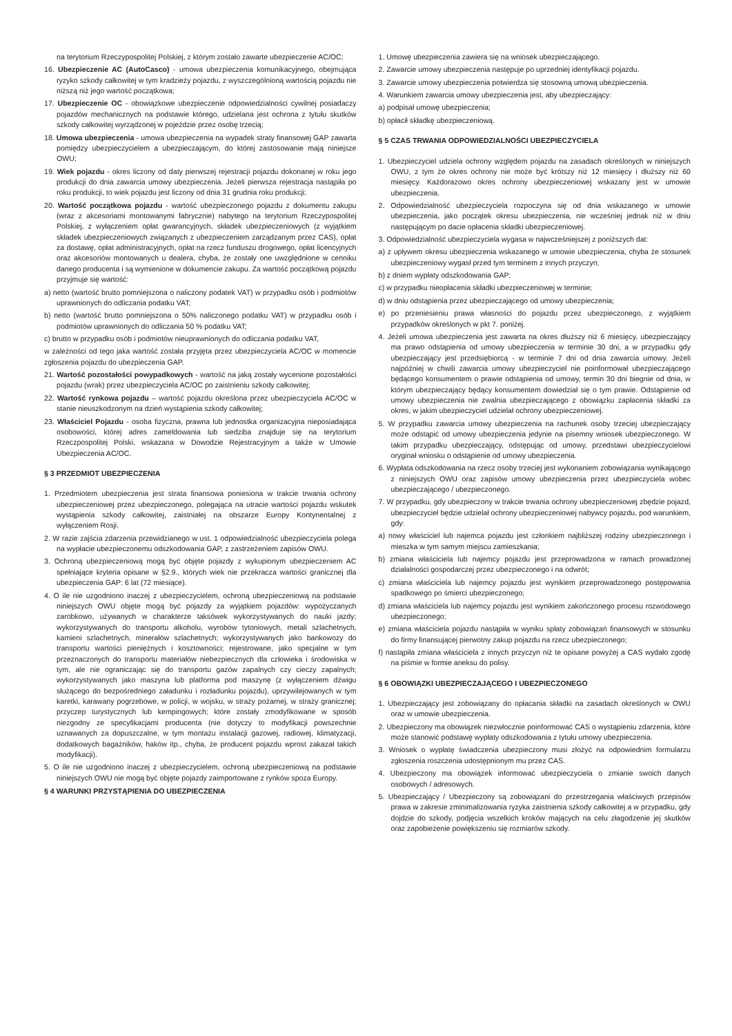na terytorium Rzeczypospolitej Polskiej, z którym zostało zawarte ubezpieczenie AC/OC;
16. Ubezpieczenie AC (AutoCasco) - umowa ubezpieczenia komunikacyjnego, obejmująca ryzyko szkody całkowitej w tym kradzieży pojazdu, z wyszczególnioną wartością pojazdu nie niższą niż jego wartość początkowa;
17. Ubezpieczenie OC - obowiązkowe ubezpieczenie odpowiedzialności cywilnej posiadaczy pojazdów mechanicznych na podstawie którego, udzielana jest ochrona z tytułu skutków szkody całkowitej wyrządzonej w pojeździe przez osobę trzecią;
18. Umowa ubezpieczenia - umowa ubezpieczenia na wypadek straty finansowej GAP zawarta pomiędzy ubezpieczycielem a ubezpieczającym, do której zastosowanie mają niniejsze OWU;
19. Wiek pojazdu - okres liczony od daty pierwszej rejestracji pojazdu dokonanej w roku jego produkcji do dnia zawarcia umowy ubezpieczenia. Jeżeli pierwsza rejestracja nastąpiła po roku produkcji, to wiek pojazdu jest liczony od dnia 31 grudnia roku produkcji;
20. Wartość początkowa pojazdu - wartość ubezpieczonego pojazdu z dokumentu zakupu (wraz z akcesoriami montowanymi fabrycznie) nabytego na terytorium Rzeczypospolitej Polskiej, z wyłączeniem opłat gwarancyjnych, składek ubezpieczeniowych (z wyjątkiem składek ubezpieczeniowych związanych z ubezpieczeniem zarządzanym przez CAS), opłat za dostawę, opłat administracyjnych, opłat na rzecz funduszu drogowego, opłat licencyjnych oraz akcesoriów montowanych u dealera, chyba, że zostały one uwzględnione w cenniku danego producenta i są wymienione w dokumencie zakupu. Za wartość początkową pojazdu przyjmuje się wartość:
a) netto (wartość brutto pomniejszona o naliczony podatek VAT) w przypadku osób i podmiotów uprawnionych do odliczania podatku VAT;
b) netto (wartość brutto pomniejszona o 50% naliczonego podatku VAT) w przypadku osób i podmiotów uprawnionych do odliczania 50 % podatku VAT;
c) brutto w przypadku osób i podmiotów nieuprawnionych do odliczania podatku VAT,
w zależności od tego jaka wartość została przyjęta przez ubezpieczyciela AC/OC w momencie zgłoszenia pojazdu do ubezpieczenia GAP.
21. Wartość pozostałości powypadkowych - wartość na jaką zostały wycenione pozostałości pojazdu (wrak) przez ubezpieczyciela AC/OC po zaistnieniu szkody całkowitej;
22. Wartość rynkowa pojazdu – wartość pojazdu określona przez ubezpieczyciela AC/OC w stanie nieuszkodzonym na dzień wystąpienia szkody całkowitej;
23. Właściciel Pojazdu - osoba fizyczna, prawna lub jednostka organizacyjna nieposiadająca osobowości, której adres zameldowania lub siedziba znajduje się na terytorium Rzeczpospolitej Polski, wskazana w Dowodzie Rejestracyjnym a także w Umowie Ubezpieczenia AC/OC.
§ 3 PRZEDMIOT UBEZPIECZENIA
1. Przedmiotem ubezpieczenia jest strata finansowa poniesiona w trakcie trwania ochrony ubezpieczeniowej przez ubezpieczonego, polegająca na utracie wartości pojazdu wskutek wystąpienia szkody całkowitej, zaistniałej na obszarze Europy Kontynentalnej z wyłączeniem Rosji.
2. W razie zajścia zdarzenia przewidzianego w ust. 1 odpowiedzialność ubezpieczyciela polega na wypłacie ubezpieczonemu odszkodowania GAP, z zastrzeżeniem zapisów OWU.
3. Ochroną ubezpieczeniową mogą być objęte pojazdy z wykupionym ubezpieczeniem AC spełniające kryteria opisane w §2.9., których wiek nie przekracza wartości granicznej dla ubezpieczenia GAP: 6 lat (72 miesiące).
4. O ile nie uzgodniono inaczej z ubezpieczycielem, ochroną ubezpieczeniową na podstawie niniejszych OWU objęte mogą być pojazdy za wyjątkiem pojazdów: wypożyczanych zarobkowo, używanych w charakterze taksówek wykorzystywanych do nauki jazdy; wykorzystywanych do transportu alkoholu, wyrobów tytoniowych, metali szlachetnych, kamieni szlachetnych, minerałów szlachetnych; wykorzystywanych jako bankowozy do transportu wartości pieniężnych i kosztowności; rejestrowane, jako specjalne w tym przeznaczonych do transportu materiałów niebezpiecznych dla człowieka i środowiska w tym, ale nie ograniczając się do transportu gazów zapalnych czy cieczy zapalnych; wykorzystywanych jako maszyna lub platforma pod maszynę (z wyłączeniem dźwigu służącego do bezpośredniego załadunku i rozładunku pojazdu), uprzywilejowanych w tym karetki, karawany pogrzebowe, w policji, w wojsku, w straży pożarnej, w straży granicznej; przyczep turystycznych lub kempingowych; które zostały zmodyfikowane w sposób niezgodny ze specyfikacjami producenta (nie dotyczy to modyfikacji powszechnie uznawanych za dopuszczalne, w tym montażu instalacji gazowej, radiowej, klimatyzacji, dodatkowych bagażników, haków itp., chyba, że producent pojazdu wprost zakazał takich modyfikacji).
5. O ile nie uzgodniono inaczej z ubezpieczycielem, ochroną ubezpieczeniową na podstawie niniejszych OWU nie mogą być objęte pojazdy zaimportowane z rynków spoza Europy.
§ 4 WARUNKI PRZYSTĄPIENIA DO UBEZPIECZENIA
1. Umowę ubezpieczenia zawiera się na wniosek ubezpieczającego.
2. Zawarcie umowy ubezpieczenia następuje po uprzedniej identyfikacji pojazdu.
3. Zawarcie umowy ubezpieczenia potwierdza się stosowną umową ubezpieczenia.
4. Warunkiem zawarcia umowy ubezpieczenia jest, aby ubezpieczający:
a) podpisał umowę ubezpieczenia;
b) opłacił składkę ubezpieczeniową.
§ 5 CZAS TRWANIA ODPOWIEDZIALNOŚCI UBEZPIECZYCIELA
1. Ubezpieczyciel udziela ochrony względem pojazdu na zasadach określonych w niniejszych OWU, z tym że okres ochrony nie może być krótszy niż 12 miesięcy i dłuższy niż 60 miesięcy. Każdorazowo okres ochrony ubezpieczeniowej wskazany jest w umowie ubezpieczenia.
2. Odpowiedzialność ubezpieczyciela rozpoczyna się od dnia wskazanego w umowie ubezpieczenia, jako początek okresu ubezpieczenia, nie wcześniej jednak niż w dniu następującym po dacie opłacenia składki ubezpieczeniowej.
3. Odpowiedzialność ubezpieczyciela wygasa w najwcześniejszej z poniższych dat:
a) z upływem okresu ubezpieczenia wskazanego w umowie ubezpieczenia, chyba że stosunek ubezpieczeniowy wygasł przed tym terminem z innych przyczyn;
b) z dniem wypłaty odszkodowania GAP;
c) w przypadku nieopłacenia składki ubezpieczeniowej w terminie;
d) w dniu odstąpienia przez ubezpieczającego od umowy ubezpieczenia;
e) po przeniesieniu prawa własności do pojazdu przez ubezpieczonego, z wyjątkiem przypadków określonych w pkt 7. poniżej.
4. Jeżeli umowa ubezpieczenia jest zawarta na okres dłuższy niż 6 miesięcy, ubezpieczający ma prawo odstąpienia od umowy ubezpieczenia w terminie 30 dni, a w przypadku gdy ubezpieczający jest przedsiębiorcą - w terminie 7 dni od dnia zawarcia umowy. Jeżeli najpóźniej w chwili zawarcia umowy ubezpieczyciel nie poinformował ubezpieczającego będącego konsumentem o prawie odstąpienia od umowy, termin 30 dni biegnie od dnia, w którym ubezpieczający będący konsumentem dowiedział się o tym prawie. Odstąpienie od umowy ubezpieczenia nie zwalnia ubezpieczającego z obowiązku zapłacenia składki za okres, w jakim ubezpieczyciel udzielał ochrony ubezpieczeniowej.
5. W przypadku zawarcia umowy ubezpieczenia na rachunek osoby trzeciej ubezpieczający może odstąpić od umowy ubezpieczenia jedynie na pisemny wniosek ubezpieczonego. W takim przypadku ubezpieczający, odstępując od umowy, przedstawi ubezpieczycielowi oryginał wniosku o odstąpienie od umowy ubezpieczenia.
6. Wypłata odszkodowania na rzecz osoby trzeciej jest wykonaniem zobowiązania wynikającego z niniejszych OWU oraz zapisów umowy ubezpieczenia przez ubezpieczyciela wobec ubezpieczającego / ubezpieczonego.
7. W przypadku, gdy ubezpieczony w trakcie trwania ochrony ubezpieczeniowej zbędzie pojazd, ubezpieczyciel będzie udzielał ochrony ubezpieczeniowej nabywcy pojazdu, pod warunkiem, gdy:
a) nowy właściciel lub najemca pojazdu jest członkiem najbliższej rodziny ubezpieczonego i mieszka w tym samym miejscu zamieszkania;
b) zmiana właściciela lub najemcy pojazdu jest przeprowadzona w ramach prowadzonej działalności gospodarczej przez ubezpieczonego i na odwrót;
c) zmiana właściciela lub najemcy pojazdu jest wynikiem przeprowadzonego postępowania spadkowego po śmierci ubezpieczonego;
d) zmiana właściciela lub najemcy pojazdu jest wynikiem zakończonego procesu rozwodowego ubezpieczonego;
e) zmiana właściciela pojazdu nastąpiła w wyniku spłaty zobowiązań finansowych w stosunku do firmy finansującej pierwotny zakup pojazdu na rzecz ubezpieczonego;
f) nastąpiła zmiana właściciela z innych przyczyn niż te opisane powyżej a CAS wydało zgodę na piśmie w formie aneksu do polisy.
§ 6 OBOWIĄZKI UBEZPIECZAJĄCEGO I UBEZPIECZONEGO
1. Ubezpieczający jest zobowiązany do opłacania składki na zasadach określonych w OWU oraz w umowie ubezpieczenia.
2. Ubezpieczony ma obowiązek niezwłocznie poinformować CAS o wystąpieniu zdarzenia, które może stanowić podstawę wypłaty odszkodowania z tytułu umowy ubezpieczenia.
3. Wniosek o wypłatę świadczenia ubezpieczony musi złożyć na odpowiednim formularzu zgłoszenia roszczenia udostępnionym mu przez CAS.
4. Ubezpieczony ma obowiązek informować ubezpieczyciela o zmianie swoich danych osobowych / adresowych.
5. Ubezpieczający / Ubezpieczony są zobowiązani do przestrzegania właściwych przepisów prawa w zakresie zminimalizowania ryzyka zaistnienia szkody całkowitej a w przypadku, gdy dojdzie do szkody, podjęcia wszelkich kroków mających na celu złagodzenie jej skutków oraz zapobieżenie powiększeniu się rozmiarów szkody.